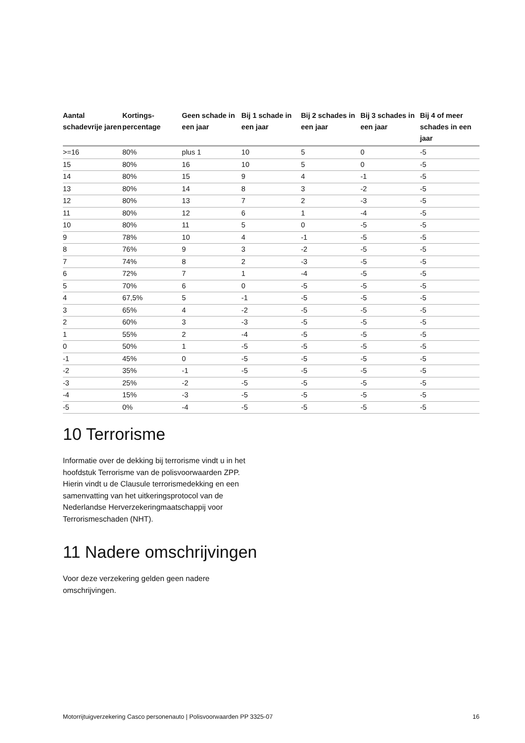| Aantal schadevrije jaren | Kortings-percentage | Geen schade in een jaar | Bij 1 schade in een jaar | Bij 2 schades in een jaar | Bij 3 schades in een jaar | Bij 4 of meer schades in een jaar |
| --- | --- | --- | --- | --- | --- | --- |
| >=16 | 80% | plus 1 | 10 | 5 | 0 | -5 |
| 15 | 80% | 16 | 10 | 5 | 0 | -5 |
| 14 | 80% | 15 | 9 | 4 | -1 | -5 |
| 13 | 80% | 14 | 8 | 3 | -2 | -5 |
| 12 | 80% | 13 | 7 | 2 | -3 | -5 |
| 11 | 80% | 12 | 6 | 1 | -4 | -5 |
| 10 | 80% | 11 | 5 | 0 | -5 | -5 |
| 9 | 78% | 10 | 4 | -1 | -5 | -5 |
| 8 | 76% | 9 | 3 | -2 | -5 | -5 |
| 7 | 74% | 8 | 2 | -3 | -5 | -5 |
| 6 | 72% | 7 | 1 | -4 | -5 | -5 |
| 5 | 70% | 6 | 0 | -5 | -5 | -5 |
| 4 | 67,5% | 5 | -1 | -5 | -5 | -5 |
| 3 | 65% | 4 | -2 | -5 | -5 | -5 |
| 2 | 60% | 3 | -3 | -5 | -5 | -5 |
| 1 | 55% | 2 | -4 | -5 | -5 | -5 |
| 0 | 50% | 1 | -5 | -5 | -5 | -5 |
| -1 | 45% | 0 | -5 | -5 | -5 | -5 |
| -2 | 35% | -1 | -5 | -5 | -5 | -5 |
| -3 | 25% | -2 | -5 | -5 | -5 | -5 |
| -4 | 15% | -3 | -5 | -5 | -5 | -5 |
| -5 | 0% | -4 | -5 | -5 | -5 | -5 |
10 Terrorisme
Informatie over de dekking bij terrorisme vindt u in het hoofdstuk Terrorisme van de polisvoorwaarden ZPP. Hierin vindt u de Clausule terrorismedekking en een samenvatting van het uitkeringsprotocol van de Nederlandse Herverzekeringmaatschappij voor Terrorismeschaden (NHT).
11 Nadere omschrijvingen
Voor deze verzekering gelden geen nadere omschrijvingen.
Motorrijtuigverzekering Casco personenauto | Polisvoorwaarden PP 3325-07 16